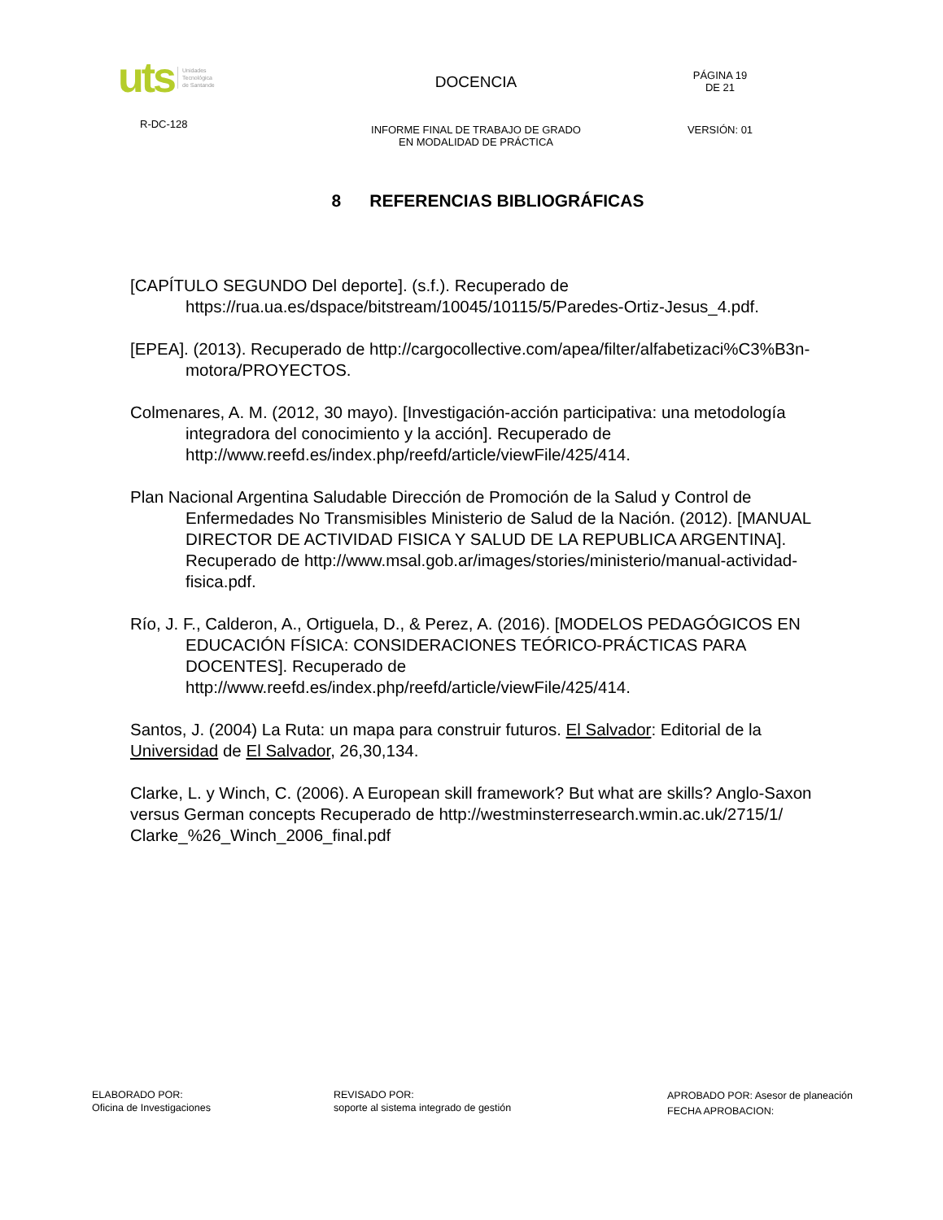uts Unidades
Tecnológica
de Santande
R-DC-128
DOCENCIA
INFORME FINAL DE TRABAJO DE GRADO
EN MODALIDAD DE PRÁCTICA
PÁGINA 19
DE 21
VERSIÓN: 01
8 REFERENCIAS BIBLIOGRÁFICAS
[CAPÍTULO SEGUNDO Del deporte]. (s.f.). Recuperado de https://rua.ua.es/dspace/bitstream/10045/10115/5/Paredes-Ortiz-Jesus_4.pdf.
[EPEA]. (2013). Recuperado de http://cargocollective.com/apea/filter/alfabetizaci%C3%B3n-motora/PROYECTOS.
Colmenares, A. M. (2012, 30 mayo). [Investigación-acción participativa: una metodología integradora del conocimiento y la acción]. Recuperado de http://www.reefd.es/index.php/reefd/article/viewFile/425/414.
Plan Nacional Argentina Saludable Dirección de Promoción de la Salud y Control de Enfermedades No Transmisibles Ministerio de Salud de la Nación. (2012). [MANUAL DIRECTOR DE ACTIVIDAD FISICA Y SALUD DE LA REPUBLICA ARGENTINA]. Recuperado de http://www.msal.gob.ar/images/stories/ministerio/manual-actividad-fisica.pdf.
Río, J. F., Calderon, A., Ortiguela, D., & Perez, A. (2016). [MODELOS PEDAGÓGICOS EN EDUCACIÓN FÍSICA: CONSIDERACIONES TEÓRICO-PRÁCTICAS PARA DOCENTES]. Recuperado de http://www.reefd.es/index.php/reefd/article/viewFile/425/414.
Santos, J. (2004) La Ruta: un mapa para construir futuros. El Salvador: Editorial de la Universidad de El Salvador, 26,30,134.
Clarke, L. y Winch, C. (2006). A European skill framework? But what are skills? Anglo-Saxon versus German concepts Recuperado de http://westminsterresearch.wmin.ac.uk/2715/1/ Clarke_%26_Winch_2006_final.pdf
ELABORADO POR:
Oficina de Investigaciones
REVISADO POR:
soporte al sistema integrado de gestión
APROBADO POR: Asesor de planeación
FECHA APROBACION: